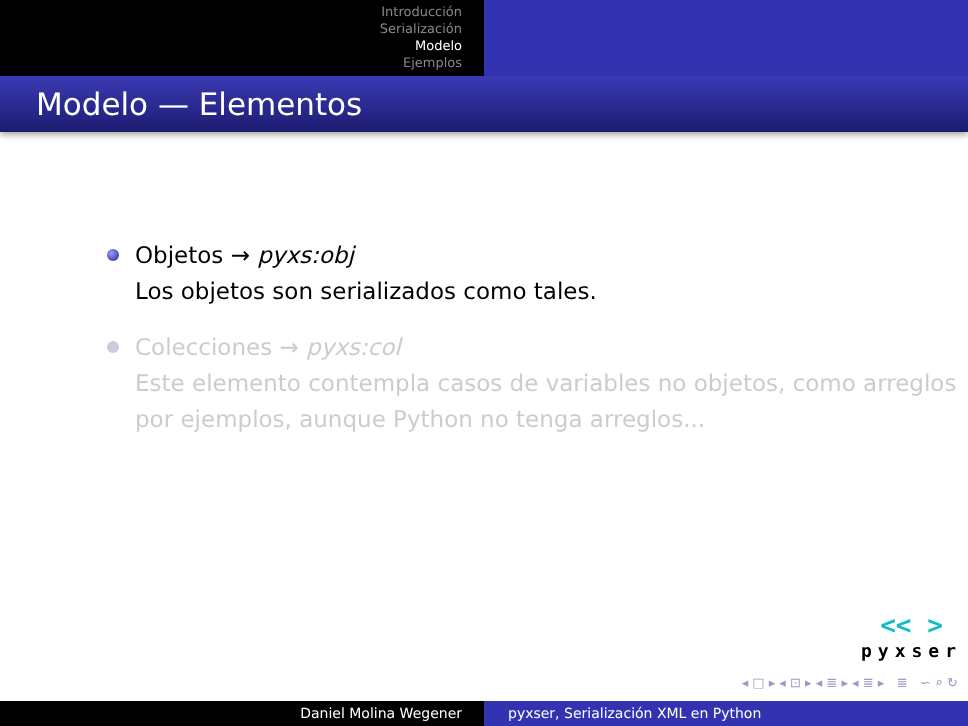Introducción
Serialización
Modelo
Ejemplos
Modelo — Elementos
Objetos → pyxs:obj
Los objetos son serializados como tales.
Colecciones → pyxs:col
Este elemento contempla casos de variables no objetos, como arreglos por ejemplos, aunque Python no tenga arreglos...
<< >
pyxser
◂ □ ▸ ◂ ⊡ ▸ ◂ ≣ ▸ ◂ ≣ ▸ ≣ ∽ ⌕ ↻
Daniel Molina Wegener pyxser, Serialización XML en Python